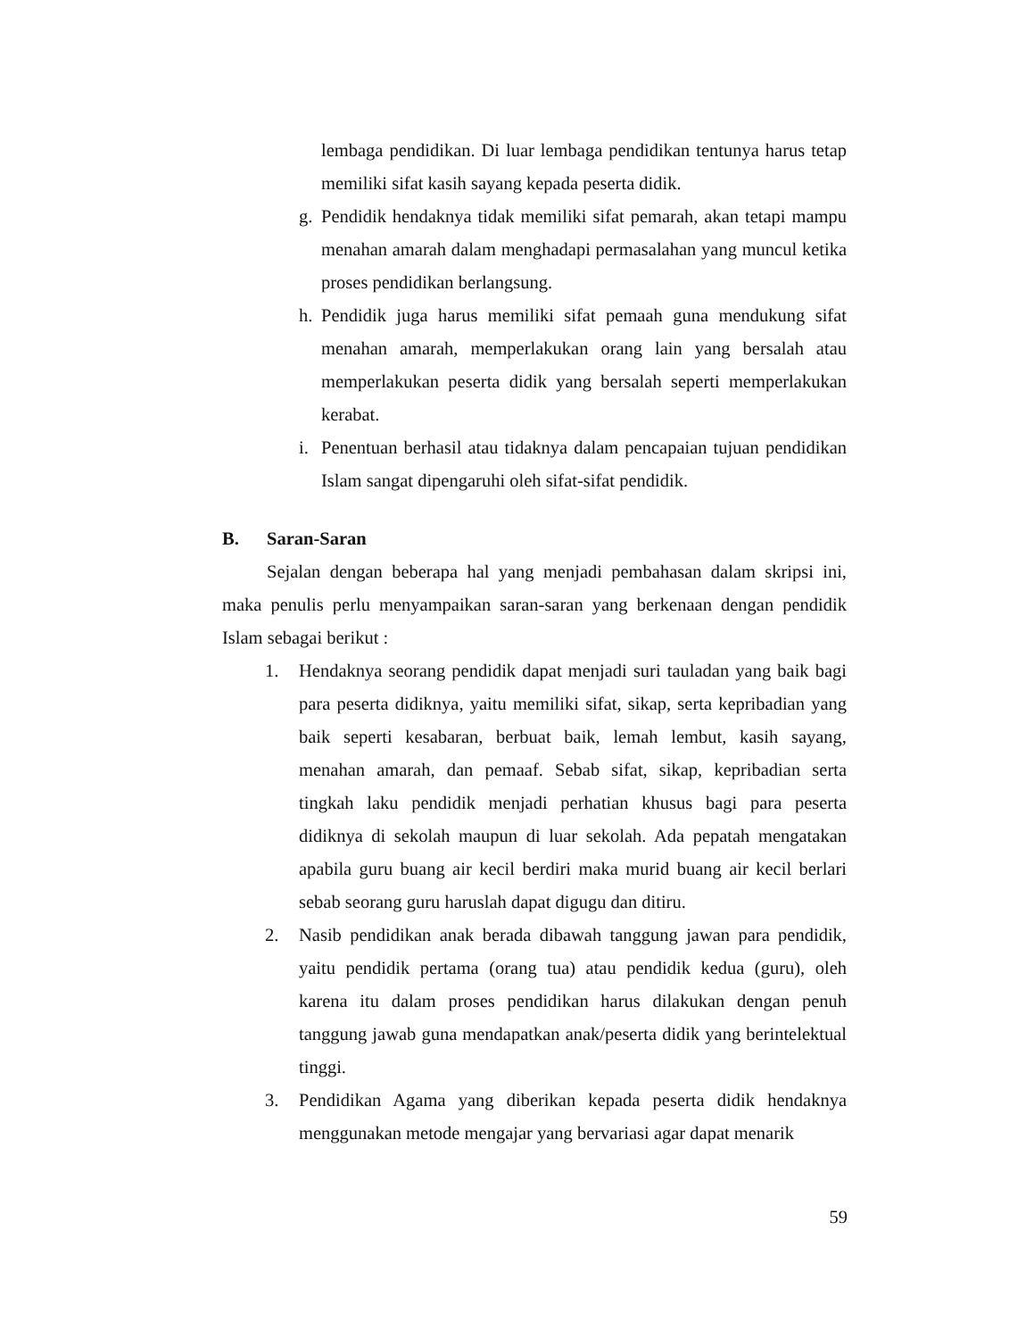lembaga pendidikan. Di luar lembaga pendidikan tentunya harus tetap memiliki sifat kasih sayang kepada peserta didik.
g. Pendidik hendaknya tidak memiliki sifat pemarah, akan tetapi mampu menahan amarah dalam menghadapi permasalahan yang muncul ketika proses pendidikan berlangsung.
h. Pendidik juga harus memiliki sifat pemaah guna mendukung sifat menahan amarah, memperlakukan orang lain yang bersalah atau memperlakukan peserta didik yang bersalah seperti memperlakukan kerabat.
i. Penentuan berhasil atau tidaknya dalam pencapaian tujuan pendidikan Islam sangat dipengaruhi oleh sifat-sifat pendidik.
B. Saran-Saran
Sejalan dengan beberapa hal yang menjadi pembahasan dalam skripsi ini, maka penulis perlu menyampaikan saran-saran yang berkenaan dengan pendidik Islam sebagai berikut :
1. Hendaknya seorang pendidik dapat menjadi suri tauladan yang baik bagi para peserta didiknya, yaitu memiliki sifat, sikap, serta kepribadian yang baik seperti kesabaran, berbuat baik, lemah lembut, kasih sayang, menahan amarah, dan pemaaf. Sebab sifat, sikap, kepribadian serta tingkah laku pendidik menjadi perhatian khusus bagi para peserta didiknya di sekolah maupun di luar sekolah. Ada pepatah mengatakan apabila guru buang air kecil berdiri maka murid buang air kecil berlari sebab seorang guru haruslah dapat digugu dan ditiru.
2. Nasib pendidikan anak berada dibawah tanggung jawan para pendidik, yaitu pendidik pertama (orang tua) atau pendidik kedua (guru), oleh karena itu dalam proses pendidikan harus dilakukan dengan penuh tanggung jawab guna mendapatkan anak/peserta didik yang berintelektual tinggi.
3. Pendidikan Agama yang diberikan kepada peserta didik hendaknya menggunakan metode mengajar yang bervariasi agar dapat menarik
59